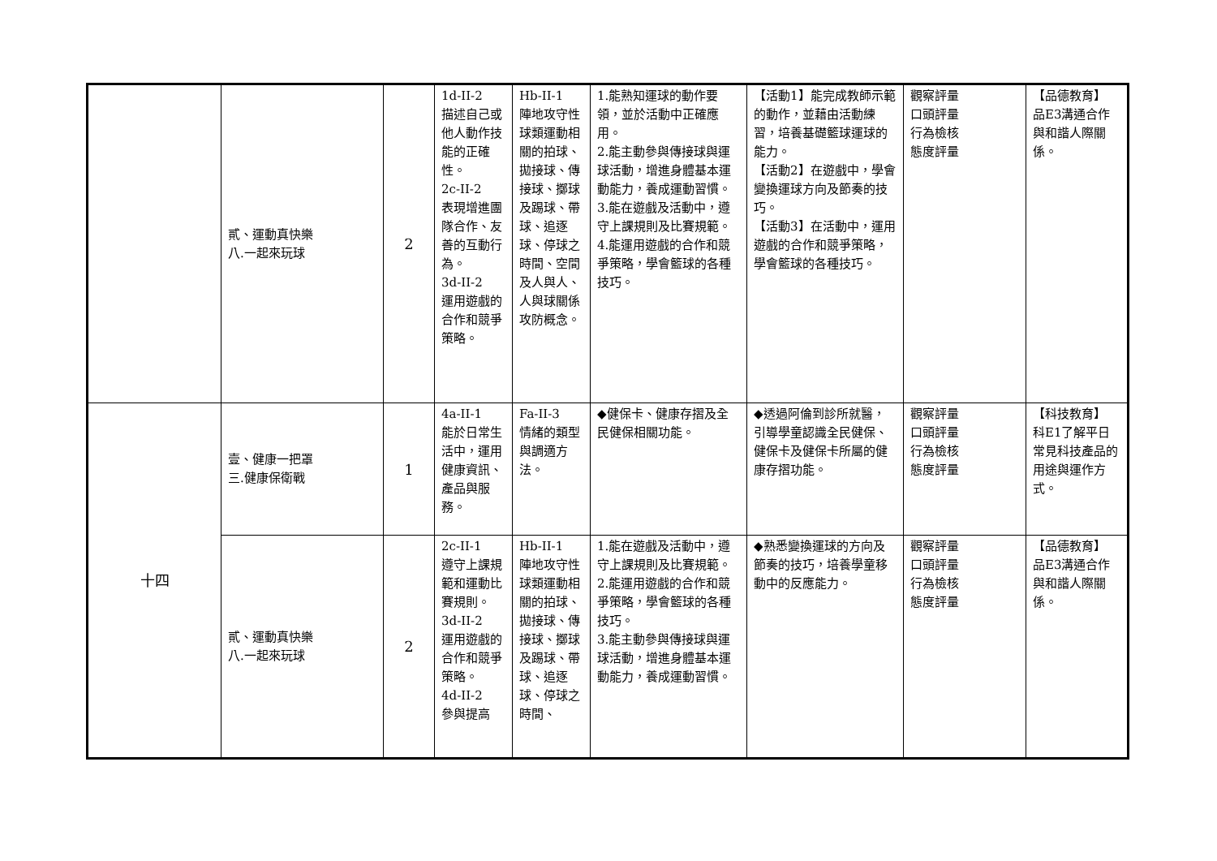| | 貳、運動真快樂 八.一起來玩球 | 2 | 1d-II-2 描述自己或他人動作技能的正確性。 2c-II-2 表現增進團隊合作、友善的互動行為。 3d-II-2 運用遊戲的合作和競爭策略。 | Hb-II-1 陣地攻守性球類運動相關的拍球、拋接球、傳接球、擲球及踢球、帶球、追逐球、停球之時間、空間及人與人、人與球關係攻防概念。 | 1.能熟知運球的動作要領，並於活動中正確應用。 2.能主動參與傳接球與運球活動，增進身體基本運動能力，養成運動習慣。 3.能在遊戲及活動中，遵守上課規則及比賽規範。 4.能運用遊戲的合作和競爭策略，學會籃球的各種技巧。 | 【活動1】能完成教師示範的動作，並藉由活動練習，培養基礎籃球運球的能力。 【活動2】在遊戲中，學會變換運球方向及節奏的技巧。 【活動3】在活動中，運用遊戲的合作和競爭策略，學會籃球的各種技巧。 | 觀察評量 口頭評量 行為檢核 態度評量 | 【品德教育】 品E3溝通合作與和諧人際關係。 |
| 十四 | 壹、健康一把罩 三.健康保衛戰 | 1 | 4a-II-1 能於日常生活中，運用健康資訊、產品與服務。 | Fa-II-3 情緒的類型與調適方法。 | ◆健保卡、健康存摺及全民健保相關功能。 | ◆透過阿倫到診所就醫，引導學童認識全民健保、健保卡及健保卡所屬的健康存摺功能。 | 觀察評量 口頭評量 行為檢核 態度評量 | 【科技教育】 科E1了解平日常見科技產品的用途與運作方式。 |
| | 貳、運動真快樂 八.一起來玩球 | 2 | 2c-II-1 遵守上課規範和運動比賽規則。 3d-II-2 運用遊戲的合作和競爭策略。 4d-II-2 參與提高 | Hb-II-1 陣地攻守性球類運動相關的拍球、拋接球、傳接球、擲球及踢球、帶球、追逐球、停球之時間、 | 1.能在遊戲及活動中，遵守上課規則及比賽規範。 2.能運用遊戲的合作和競爭策略，學會籃球的各種技巧。 3.能主動參與傳接球與運球活動，增進身體基本運動能力，養成運動習慣。 | ◆熟悉變換運球的方向及節奏的技巧，培養學童移動中的反應能力。 | 觀察評量 口頭評量 行為檢核 態度評量 | 【品德教育】 品E3溝通合作與和諧人際關係。 |